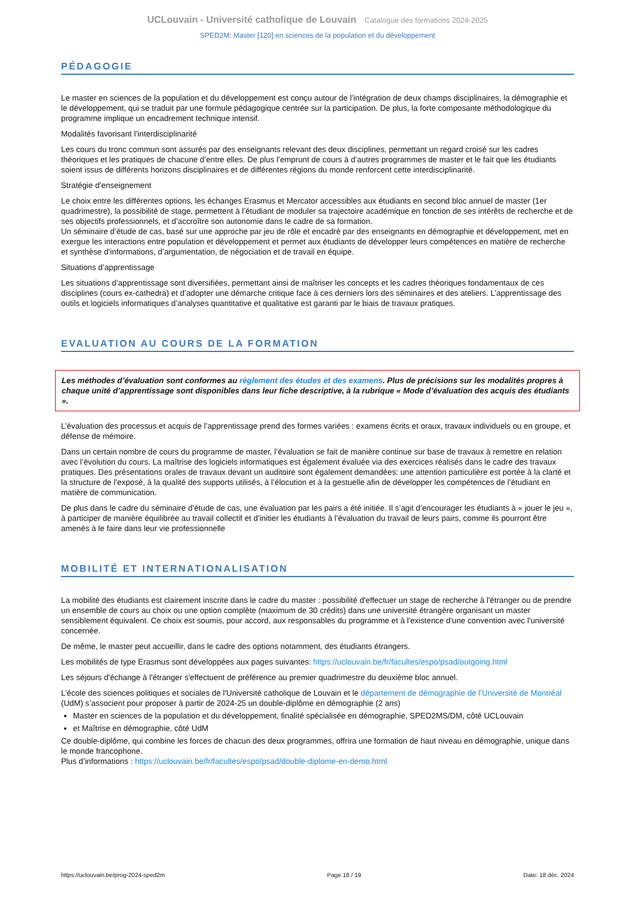UCLouvain - Université catholique de Louvain Catalogue des formations 2024-2025
SPED2M: Master [120] en sciences de la population et du développement
PÉDAGOGIE
Le master en sciences de la population et du développement est conçu autour de l’intégration de deux champs disciplinaires, la démographie et le développement, qui se traduit par une formule pédagogique centrée sur la participation. De plus, la forte composante méthodologique du programme implique un encadrement technique intensif.
Modalités favorisant l’interdisciplinarité
Les cours du tronc commun sont assurés par des enseignants relevant des deux disciplines, permettant un regard croisé sur les cadres théoriques et les pratiques de chacune d’entre elles. De plus l’emprunt de cours à d’autres programmes de master et le fait que les étudiants soient issus de différents horizons disciplinaires et de différentes régions du monde renforcent cette interdisciplinarité.
Stratégie d’enseignement
Le choix entre les différentes options, les échanges Erasmus et Mercator accessibles aux étudiants en second bloc annuel de master (1er quadrimestre), la possibilité de stage, permettent à l’étudiant de moduler sa trajectoire académique en fonction de ses intérêts de recherche et de ses objectifs professionnels, et d’accroître son autonomie dans le cadre de sa formation.
Un séminaire d’étude de cas, basé sur une approche par jeu de rôle et encadré par des enseignants en démographie et développement, met en exergue les interactions entre population et développement et permet aux étudiants de développer leurs compétences en matière de recherche et synthèse d’informations, d’argumentation, de négociation et de travail en équipe.
Situations d’apprentissage
Les situations d’apprentissage sont diversifiées, permettant ainsi de maîtriser les concepts et les cadres théoriques fondamentaux de ces disciplines (cours ex-cathedra) et d’adopter une démarche critique face à ces derniers lors des séminaires et des ateliers. L’apprentissage des outils et logiciels informatiques d’analyses quantitative et qualitative est garanti par le biais de travaux pratiques.
EVALUATION AU COURS DE LA FORMATION
Les méthodes d’évaluation sont conformes au règlement des études et des examens. Plus de précisions sur les modalités propres à chaque unité d’apprentissage sont disponibles dans leur fiche descriptive, à la rubrique « Mode d’évaluation des acquis des étudiants ».
L’évaluation des processus et acquis de l’apprentissage prend des formes variées : examens écrits et oraux, travaux individuels ou en groupe, et défense de mémoire.
Dans un certain nombre de cours du programme de master, l’évaluation se fait de manière continue sur base de travaux à remettre en relation avec l’évolution du cours. La maîtrise des logiciels informatiques est également évaluée via des exercices réalisés dans le cadre des travaux pratiques. Des présentations orales de travaux devant un auditoire sont également demandées: une attention particulière est portée à la clarté et la structure de l’exposé, à la qualité des supports utilisés, à l’élocution et à la gestuelle afin de développer les compétences de l’étudiant en matière de communication.
De plus dans le cadre du séminaire d’étude de cas, une évaluation par les pairs a été initiée. Il s’agit d’encourager les étudiants à « jouer le jeu », à participer de manière équilibrée au travail collectif et d’initier les étudiants à l’évaluation du travail de leurs pairs, comme ils pourront être amenés à le faire dans leur vie professionnelle
MOBILITÉ ET INTERNATIONALISATION
La mobilité des étudiants est clairement inscrite dans le cadre du master : possibilité d'effectuer un stage de recherche à l'étranger ou de prendre un ensemble de cours au choix ou une option complète (maximum de 30 crédits) dans une université étrangère organisant un master sensiblement équivalent. Ce choix est soumis, pour accord, aux responsables du programme et à l'existence d'une convention avec l'université concernée.
De même, le master peut accueillir, dans le cadre des options notamment, des étudiants étrangers.
Les mobilités de type Erasmus sont développées aux pages suivantes: https://uclouvain.be/fr/facultes/espo/psad/outgoing.html
Les séjours d'échange à l'étranger s'effectuent de préférence au premier quadrimestre du deuxième bloc annuel.
L’école des sciences politiques et sociales de l'Université catholique de Louvain et le département de démographie de l’Université de Montréal (UdM) s’associent pour proposer à partir de 2024-25 un double-diplôme en démographie (2 ans)
Master en sciences de la population et du développement, finalité spécialisée en démographie, SPED2MS/DM, côté UCLouvain
et Maîtrise en démographie, côté UdM
Ce double-diplôme, qui combine les forces de chacun des deux programmes, offrira une formation de haut niveau en démographie, unique dans le monde francophone.
Plus d’informations : https://uclouvain.be/fr/facultes/espo/psad/double-diplome-en-demo.html
https://uclouvain.be/prog-2024-sped2m Page 18 / 19 Date: 18 déc. 2024